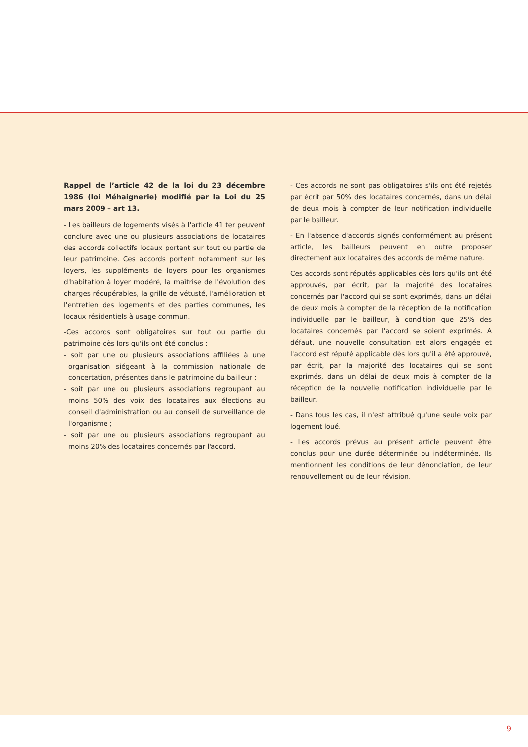Rappel de l’article 42 de la loi du 23 décembre 1986 (loi Méhaignerie) modifié par la Loi du 25 mars 2009 – art 13.
- Les bailleurs de logements visés à l'article 41 ter peuvent conclure avec une ou plusieurs associations de locataires des accords collectifs locaux portant sur tout ou partie de leur patrimoine. Ces accords portent notamment sur les loyers, les suppléments de loyers pour les organismes d'habitation à loyer modéré, la maîtrise de l'évolution des charges récupérables, la grille de vétusté, l'amélioration et l'entretien des logements et des parties communes, les locaux résidentiels à usage commun.
-Ces accords sont obligatoires sur tout ou partie du patrimoine dès lors qu'ils ont été conclus :
- soit par une ou plusieurs associations affiliées à une organisation siégeant à la commission nationale de concertation, présentes dans le patrimoine du bailleur ;
- soit par une ou plusieurs associations regroupant au moins 50% des voix des locataires aux élections au conseil d'administration ou au conseil de surveillance de l'organisme ;
- soit par une ou plusieurs associations regroupant au moins 20% des locataires concernés par l'accord.
- Ces accords ne sont pas obligatoires s'ils ont été rejetés par écrit par 50% des locataires concernés, dans un délai de deux mois à compter de leur notification individuelle par le bailleur.
- En l'absence d'accords signés conformément au présent article, les bailleurs peuvent en outre proposer directement aux locataires des accords de même nature.
Ces accords sont réputés applicables dès lors qu'ils ont été approuvés, par écrit, par la majorité des locataires concernés par l'accord qui se sont exprimés, dans un délai de deux mois à compter de la réception de la notification individuelle par le bailleur, à condition que 25% des locataires concernés par l'accord se soient exprimés. A défaut, une nouvelle consultation est alors engagée et l'accord est réputé applicable dès lors qu'il a été approuvé, par écrit, par la majorité des locataires qui se sont exprimés, dans un délai de deux mois à compter de la réception de la nouvelle notification individuelle par le bailleur.
- Dans tous les cas, il n'est attribué qu'une seule voix par logement loué.
- Les accords prévus au présent article peuvent être conclus pour une durée déterminée ou indéterminée. Ils mentionnent les conditions de leur dénonciation, de leur renouvellement ou de leur révision.
9